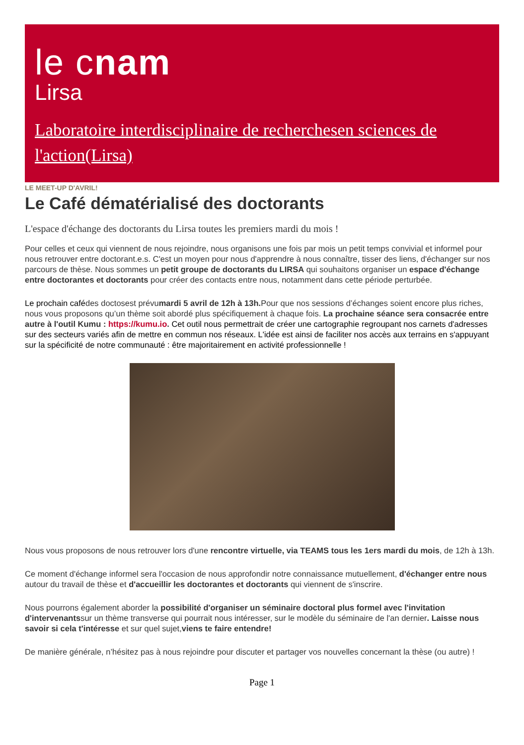le cnam
Lirsa
Laboratoire interdisciplinaire de recherchesen sciences de l'action(Lirsa)
LE MEET-UP D'AVRIL!
Le Café dématérialisé des doctorants
L'espace d'échange des doctorants du Lirsa toutes les premiers mardi du mois !
Pour celles et ceux qui viennent de nous rejoindre, nous organisons une fois par mois un petit temps convivial et informel pour nous retrouver entre doctorant.e.s. C'est un moyen pour nous d'apprendre à nous connaître, tisser des liens, d'échanger sur nos parcours de thèse. Nous sommes un petit groupe de doctorants du LIRSA qui souhaitons organiser un espace d'échange entre doctorantes et doctorants pour créer des contacts entre nous, notamment dans cette période perturbée.
Le prochain cafédes doctosest prévumardi 5 avril de 12h à 13h. Pour que nos sessions d’échanges soient encore plus riches, nous vous proposons qu’un thème soit abordé plus spécifiquement à chaque fois. La prochaine séance sera consacrée entre autre à l'outil Kumu : https://kumu.io. Cet outil nous permettrait de créer une cartographie regroupant nos carnets d'adresses sur des secteurs variés afin de mettre en commun nos réseaux. L'idée est ainsi de faciliter nos accès aux terrains en s'appuyant sur la spécificité de notre communauté : être majoritairement en activité professionnelle !
Nous vous proposons de nous retrouver lors d'une rencontre virtuelle, via TEAMS tous les 1ers mardi du mois, de 12h à 13h.
Ce moment d'échange informel sera l'occasion de nous approfondir notre connaissance mutuellement, d'échanger entre nous autour du travail de thèse et d'accueillir les doctorantes et doctorants qui viennent de s'inscrire.
Nous pourrons également aborder la possibilité d'organiser un séminaire doctoral plus formel avec l'invitation d'intervenantssur un thème transverse qui pourrait nous intéresser, sur le modèle du séminaire de l'an dernier. Laisse nous savoir si cela t'intéresse et sur quel sujet,viens te faire entendre!
De manière générale, n’hésitez pas à nous rejoindre pour discuter et partager vos nouvelles concernant la thèse (ou autre) !
Page 1